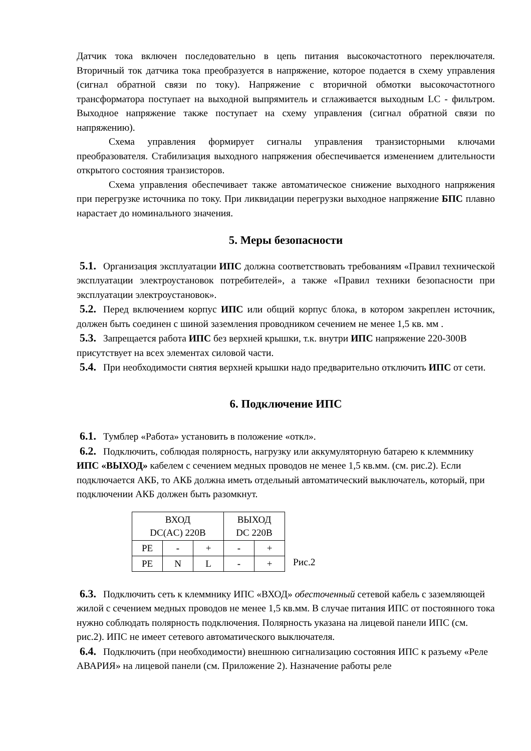Датчик тока включен последовательно в цепь питания высокочастотного переключателя. Вторичный ток датчика тока преобразуется в напряжение, которое подается в схему управления (сигнал обратной связи по току). Напряжение с вторичной обмотки высокочастотного трансформатора поступает на выходной выпрямитель и сглаживается выходным LC - фильтром. Выходное напряжение также поступает на схему управления (сигнал обратной связи по напряжению).
Схема управления формирует сигналы управления транзисторными ключами преобразователя. Стабилизация выходного напряжения обеспечивается изменением длительности открытого состояния транзисторов.
Схема управления обеспечивает также автоматическое снижение выходного напряжения при перегрузке источника по току. При ликвидации перегрузки выходное напряжение БПС плавно нарастает до номинального значения.
5. Меры безопасности
5.1. Организация эксплуатации ИПС должна соответствовать требованиям «Правил технической эксплуатации электроустановок потребителей», а также «Правил техники безопасности при эксплуатации электроустановок».
5.2. Перед включением корпус ИПС или общий корпус блока, в котором закреплен источник, должен быть соединен с шиной заземления проводником сечением не менее 1,5 кв. мм .
5.3. Запрещается работа ИПС без верхней крышки, т.к. внутри ИПС напряжение 220-300В присутствует на всех элементах силовой части.
5.4. При необходимости снятия верхней крышки надо предварительно отключить ИПС от сети.
6. Подключение ИПС
6.1. Тумблер «Работа» установить в положение «откл».
6.2. Подключить, соблюдая полярность, нагрузку или аккумуляторную батарею к клеммнику ИПС «ВЫХОД» кабелем с сечением медных проводов не менее 1,5 кв.мм. (см. рис.2). Если подключается АКБ, то АКБ должна иметь отдельный автоматический выключатель, который, при подключении АКБ должен быть разомкнут.
| ВХОД DC(AC) 220В | | | ВЫХОД DC 220В | |
| PE | - | + | - | + |
| PE | N | L | - | + |
Рис.2
6.3. Подключить сеть к клеммнику ИПС «ВХОД» обесточенный сетевой кабель с заземляющей жилой с сечением медных проводов не менее 1,5 кв.мм. В случае питания ИПС от постоянного тока нужно соблюдать полярность подключения. Полярность указана на лицевой панели ИПС (см. рис.2). ИПС не имеет сетевого автоматического выключателя.
6.4. Подключить (при необходимости) внешнюю сигнализацию состояния ИПС к разъему «Реле АВАРИЯ» на лицевой панели (см. Приложение 2). Назначение работы реле